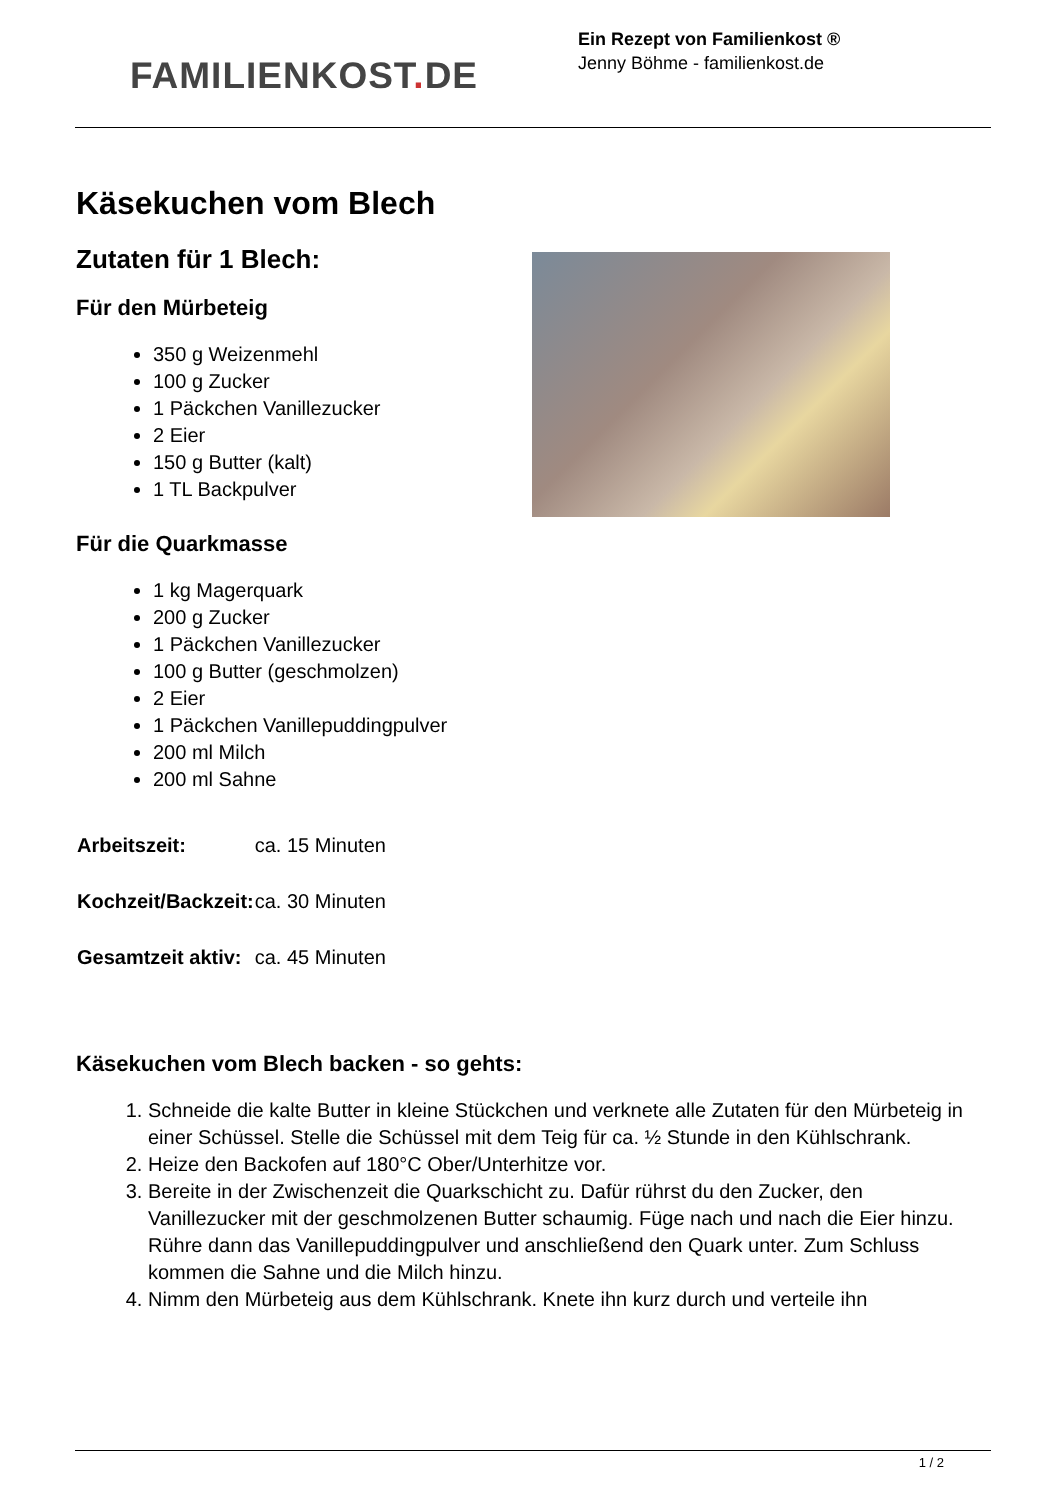FAMILIENKOST. DE
Ein Rezept von Familienkost ®
Jenny Böhme - familienkost.de
Käsekuchen vom Blech
Zutaten für 1 Blech:
Für den Mürbeteig
350 g Weizenmehl
100 g Zucker
1 Päckchen Vanillezucker
2 Eier
150 g Butter (kalt)
1 TL Backpulver
Für die Quarkmasse
1 kg Magerquark
200 g Zucker
1 Päckchen Vanillezucker
100 g Butter (geschmolzen)
2 Eier
1 Päckchen Vanillepuddingpulver
200 ml Milch
200 ml Sahne
| Arbeitszeit: | ca. 15 Minuten |
| Kochzeit/Backzeit: | ca. 30 Minuten |
| Gesamtzeit aktiv: | ca. 45 Minuten |
Käsekuchen vom Blech backen - so gehts:
1. Schneide die kalte Butter in kleine Stückchen und verknete alle Zutaten für den Mürbeteig in einer Schüssel. Stelle die Schüssel mit dem Teig für ca. ½ Stunde in den Kühlschrank.
2. Heize den Backofen auf 180°C Ober/Unterhitze vor.
3. Bereite in der Zwischenzeit die Quarkschicht zu. Dafür rührst du den Zucker, den Vanillezucker mit der geschmolzenen Butter schaumig. Füge nach und nach die Eier hinzu. Rühre dann das Vanillepuddingpulver und anschließend den Quark unter. Zum Schluss kommen die Sahne und die Milch hinzu.
4. Nimm den Mürbeteig aus dem Kühlschrank. Knete ihn kurz durch und verteile ihn
1 / 2